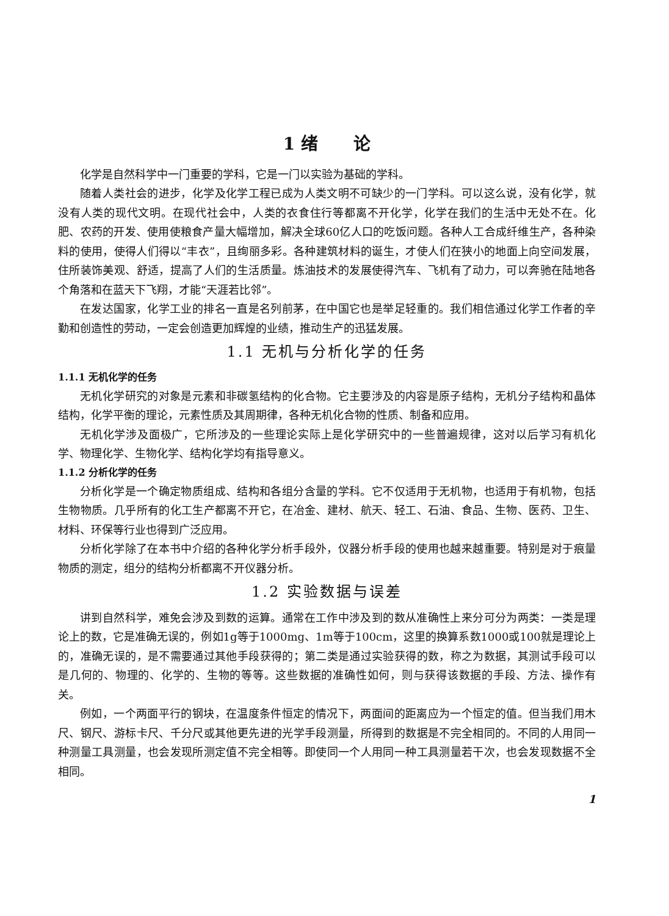1 绪 论
化学是自然科学中一门重要的学科，它是一门以实验为基础的学科。
随着人类社会的进步，化学及化学工程已成为人类文明不可缺少的一门学科。可以这么说，没有化学，就没有人类的现代文明。在现代社会中，人类的衣食住行等都离不开化学，化学在我们的生活中无处不在。化肥、农药的开发、使用使粮食产量大幅增加，解决全球60亿人口的吃饭问题。各种人工合成纤维生产，各种染料的使用，使得人们得以“丰衣”，且绚丽多彩。各种建筑材料的诞生，才使人们在狭小的地面上向空间发展，住所装饰美观、舒适，提高了人们的生活质量。炼油技术的发展使得汽车、飞机有了动力，可以奔驰在陆地各个角落和在蓝天下飞翔，才能“天涯若比邻”。
在发达国家，化学工业的排名一直是名列前茅，在中国它也是举足轻重的。我们相信通过化学工作者的辛勤和创造性的劳动，一定会创造更加辉煌的业绩，推动生产的迅猛发展。
1.1 无机与分析化学的任务
1.1.1 无机化学的任务
无机化学研究的对象是元素和非碳氢结构的化合物。它主要涉及的内容是原子结构，无机分子结构和晶体结构，化学平衡的理论，元素性质及其周期律，各种无机化合物的性质、制备和应用。
无机化学涉及面极广，它所涉及的一些理论实际上是化学研究中的一些普遍规律，这对以后学习有机化学、物理化学、生物化学、结构化学均有指导意义。
1.1.2 分析化学的任务
分析化学是一个确定物质组成、结构和各组分含量的学科。它不仅适用于无机物，也适用于有机物，包括生物物质。几乎所有的化工生产都离不开它，在冶金、建材、航天、轻工、石油、食品、生物、医药、卫生、材料、环保等行业也得到广泛应用。
分析化学除了在本书中介绍的各种化学分析手段外，仪器分析手段的使用也越来越重要。特别是对于痕量物质的测定，组分的结构分析都离不开仪器分析。
1.2 实验数据与误差
讲到自然科学，难免会涉及到数的运算。通常在工作中涉及到的数从准确性上来分可分为两类：一类是理论上的数，它是准确无误的，例如1g等于1000mg、1m等于100cm，这里的换算系数1000或100就是理论上的，准确无误的，是不需要通过其他手段获得的；第二类是通过实验获得的数，称之为数据，其测试手段可以是几何的、物理的、化学的、生物的等等。这些数据的准确性如何，则与获得该数据的手段、方法、操作有关。
例如，一个两面平行的钢块，在温度条件恒定的情况下，两面间的距离应为一个恒定的值。但当我们用木尺、钢尺、游标卡尺、千分尺或其他更先进的光学手段测量，所得到的数据是不完全相同的。不同的人用同一种测量工具测量，也会发现所测定值不完全相等。即使同一个人用同一种工具测量若干次，也会发现数据不全相同。
1